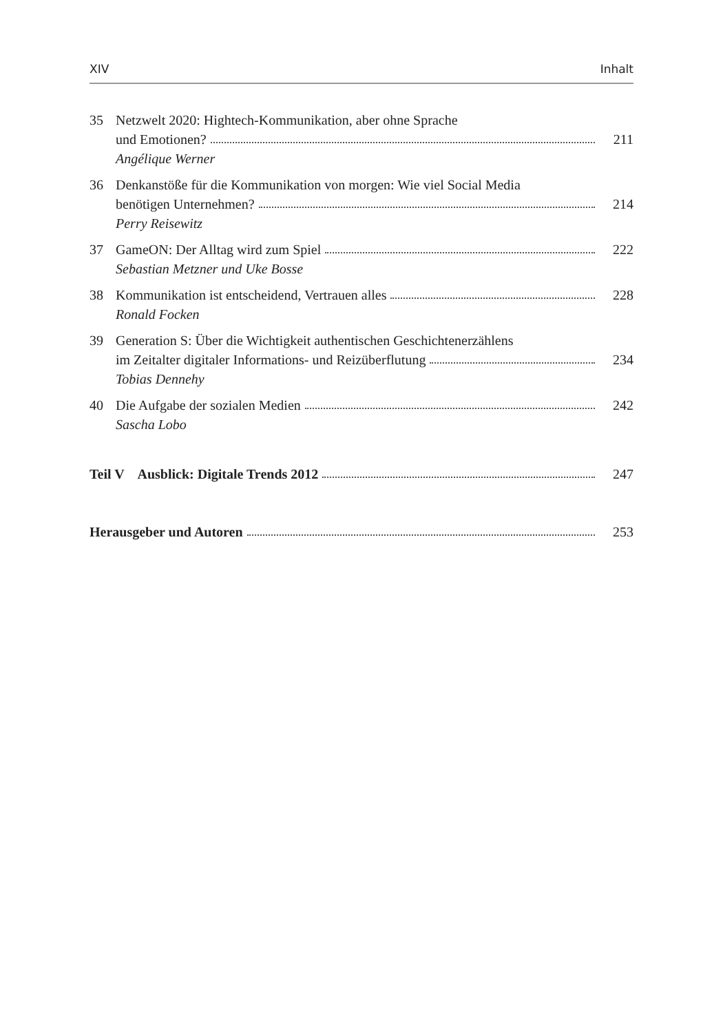XIV Inhalt
35 Netzwelt 2020: Hightech-Kommunikation, aber ohne Sprache
und Emotionen? 211
Angélique Werner
36 Denkanstöße für die Kommunikation von morgen: Wie viel Social Media
benötigen Unternehmen? 214
Perry Reisewitz
37 GameON: Der Alltag wird zum Spiel 222
Sebastian Metzner und Uke Bosse
38 Kommunikation ist entscheidend, Vertrauen alles 228
Ronald Focken
39 Generation S: Über die Wichtigkeit authentischen Geschichtenerzählens
im Zeitalter digitaler Informations- und Reizüberflutung 234
Tobias Dennehy
40 Die Aufgabe der sozialen Medien 242
Sascha Lobo
Teil V Ausblick: Digitale Trends 2012 247
Herausgeber und Autoren 253